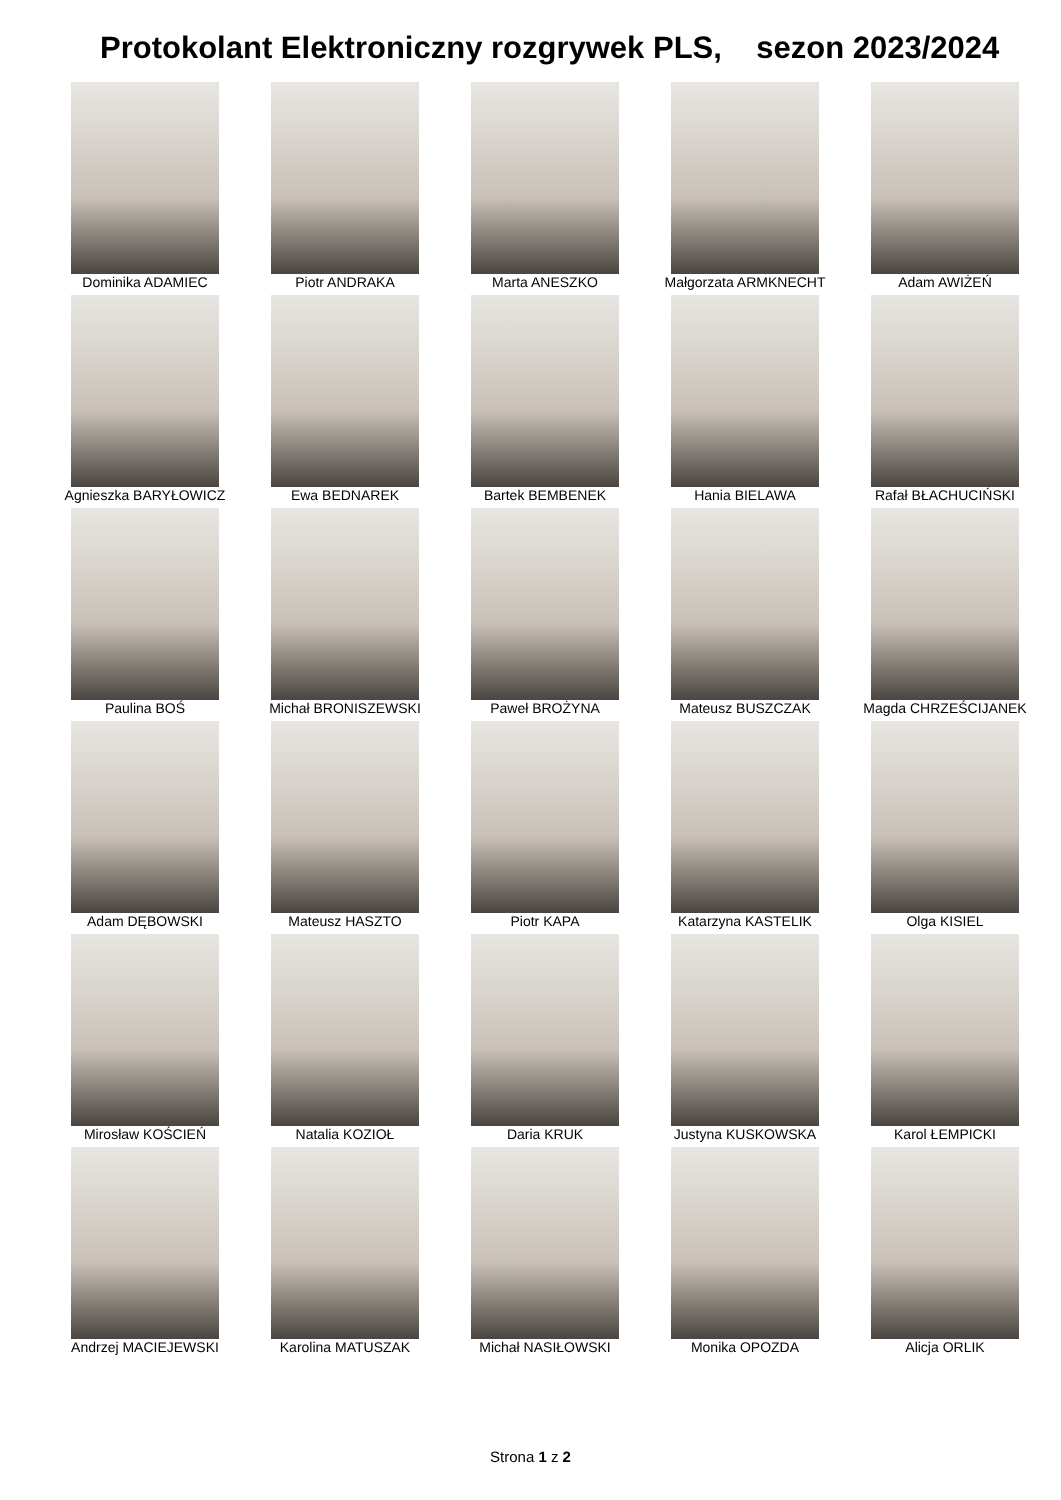Protokolant Elektroniczny rozgrywek PLS, sezon 2023/2024
| Dominika ADAMIEC | Piotr ANDRAKA | Marta ANESZKO | Małgorzata ARMKNECHT | Adam AWIŻEŃ |
| Agnieszka BARYŁOWICZ | Ewa BEDNAREK | Bartek BEMBENEK | Hania BIELAWA | Rafał BŁACHUCIŃSKI |
| Paulina BOŚ | Michał BRONISZEWSKI | Paweł BROŻYNA | Mateusz BUSZCZAK | Magda CHRZEŚCIJANEK |
| Adam DĘBOWSKI | Mateusz HASZTO | Piotr KAPA | Katarzyna KASTELIK | Olga KISIEL |
| Mirosław KOŚCIEŃ | Natalia KOZIOŁ | Daria KRUK | Justyna KUSKOWSKA | Karol ŁEMPICKI |
| Andrzej MACIEJEWSKI | Karolina MATUSZAK | Michał NASIŁOWSKI | Monika OPOZDA | Alicja ORLIK |
Strona 1 z 2